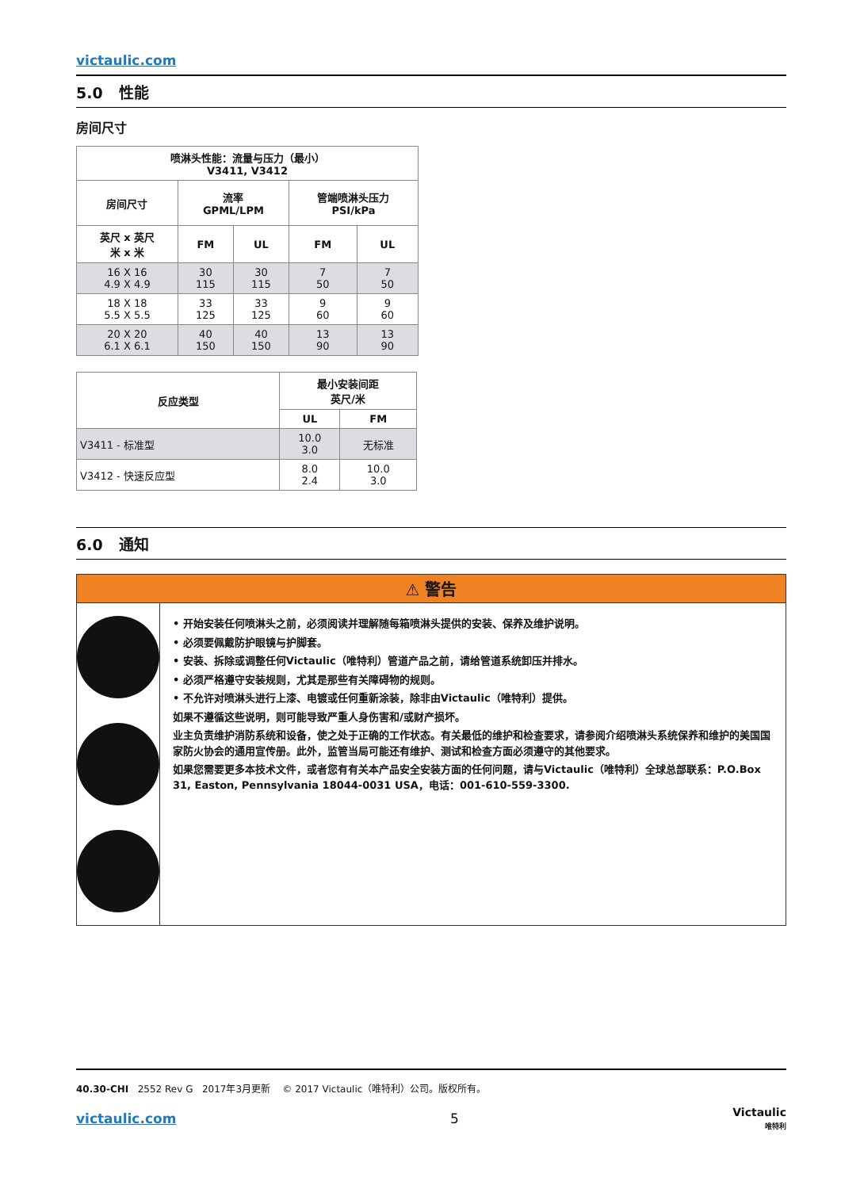victaulic.com
5.0 性能
房间尺寸
| 喷淋头性能：流量与压力（最小） V3411, V3412 | | | | |
| --- | --- | --- | --- | --- |
| 房间尺寸 | 流率 GPML/LPM | | 管端喷淋头压力 PSI/kPa | |
| 英尺 x 英尺 米 x 米 | FM | UL | FM | UL |
| 16 X 16 4.9 X 4.9 | 30 115 | 30 115 | 7 50 | 7 50 |
| 18 X 18 5.5 X 5.5 | 33 125 | 33 125 | 9 60 | 9 60 |
| 20 X 20 6.1 X 6.1 | 40 150 | 40 150 | 13 90 | 13 90 |
| 反应类型 | 最小安装间距 英尺/米 | |
| --- | --- | --- |
| | UL | FM |
| V3411 - 标准型 | 10.0 3.0 | 无标准 |
| V3412 - 快速反应型 | 8.0 2.4 | 10.0 3.0 |
6.0 通知
⚠ 警告
• 开始安装任何喷淋头之前，必须阅读并理解随每箱喷淋头提供的安装、保养及维护说明。
• 必须要佩戴防护眼镜与护脚套。
• 安装、拆除或调整任何Victaulic（唯特利）管道产品之前，请给管道系统卸压并排水。
• 必须严格遵守安装规则，尤其是那些有关障碍物的规则。
• 不允许对喷淋头进行上漆、电镀或任何重新涂装，除非由Victaulic（唯特利）提供。
如果不遵循这些说明，则可能导致严重人身伤害和/或财产损坏。
业主负责维护消防系统和设备，使之处于正确的工作状态。有关最低的维护和检查要求，请参阅介绍喷淋头系统保养和维护的美国国家防火协会的通用宣传册。此外，监管当局可能还有维护、测试和检查方面必须遵守的其他要求。
如果您需要更多本技术文件，或者您有有关本产品安全安装方面的任何问题，请与Victaulic（唯特利）全球总部联系：P.O.Box 31, Easton, Pennsylvania 18044-0031 USA，电话：001-610-559-3300.
40.30-CHI 2552 Rev G 2017年3月更新 © 2017 Victaulic（唯特利）公司。版权所有。
victaulic.com 5 Victaulic
唯特利